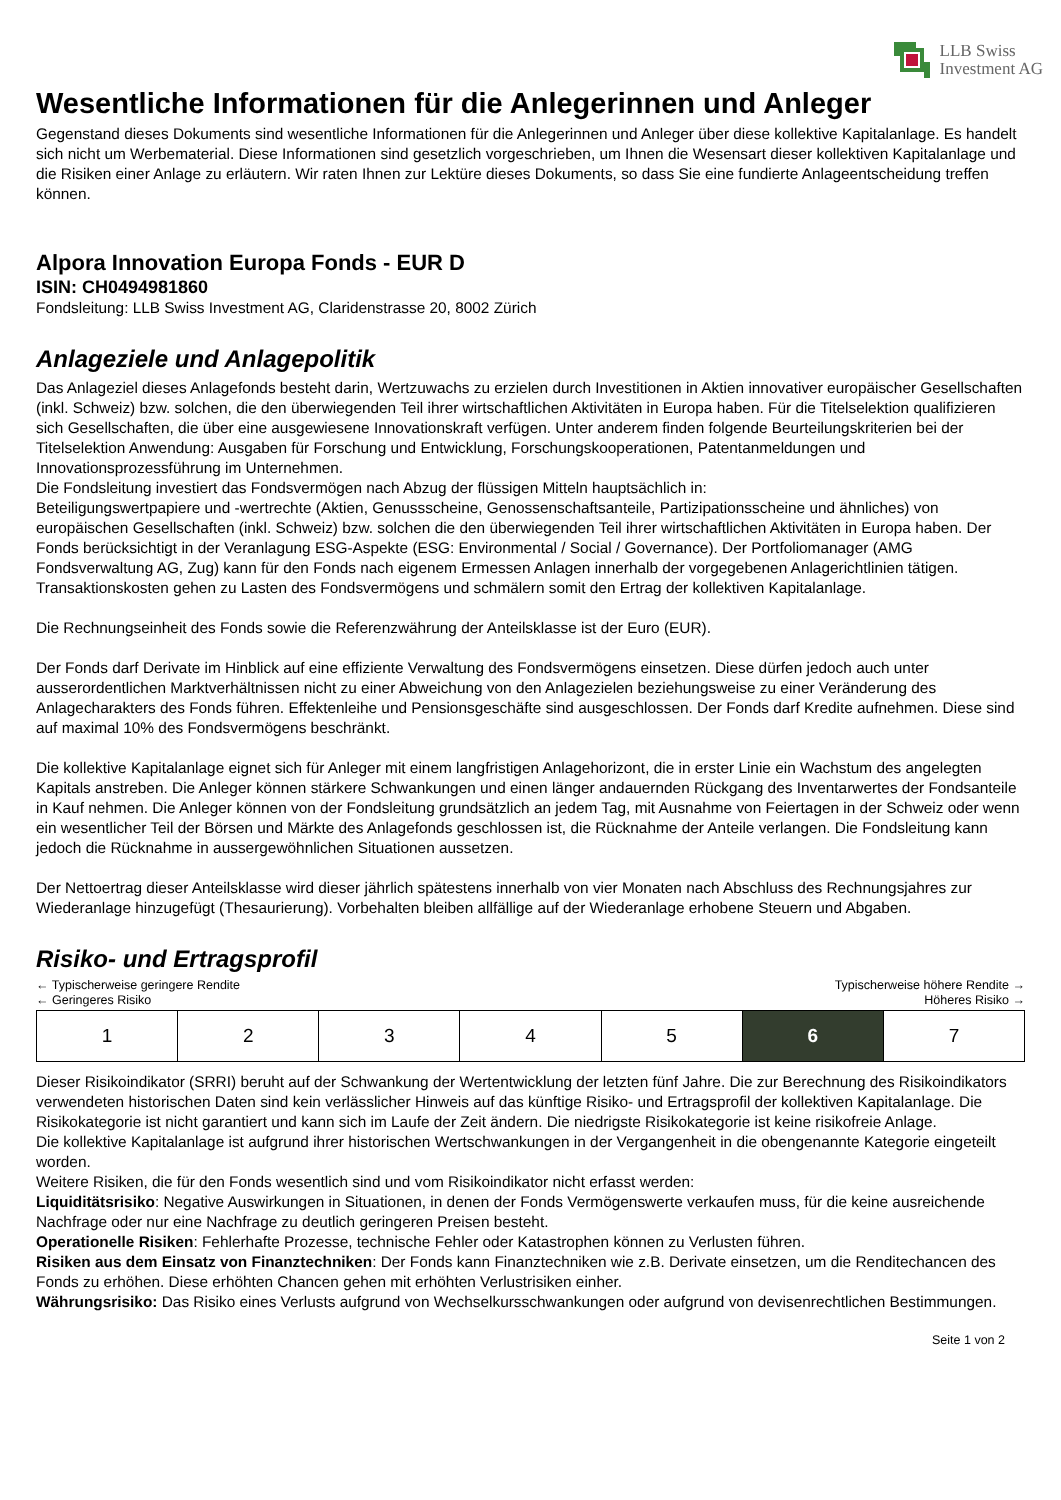LLB Swiss
Investment AG
Wesentliche Informationen für die Anlegerinnen und Anleger
Gegenstand dieses Dokuments sind wesentliche Informationen für die Anlegerinnen und Anleger über diese kollektive Kapitalanlage. Es handelt sich nicht um Werbematerial. Diese Informationen sind gesetzlich vorgeschrieben, um Ihnen die Wesensart dieser kollektiven Kapitalanlage und die Risiken einer Anlage zu erläutern. Wir raten Ihnen zur Lektüre dieses Dokuments, so dass Sie eine fundierte Anlageentscheidung treffen können.
Alpora Innovation Europa Fonds - EUR D
ISIN: CH0494981860
Fondsleitung: LLB Swiss Investment AG, Claridenstrasse 20, 8002 Zürich
Anlageziele und Anlagepolitik
Das Anlageziel dieses Anlagefonds besteht darin, Wertzuwachs zu erzielen durch Investitionen in Aktien innovativer europäischer Gesellschaften (inkl. Schweiz) bzw. solchen, die den überwiegenden Teil ihrer wirtschaftlichen Aktivitäten in Europa haben. Für die Titelselektion qualifizieren sich Gesellschaften, die über eine ausgewiesene Innovationskraft verfügen. Unter anderem finden folgende Beurteilungskriterien bei der Titelselektion Anwendung: Ausgaben für Forschung und Entwicklung, Forschungskooperationen, Patentanmeldungen und Innovationsprozessführung im Unternehmen.
Die Fondsleitung investiert das Fondsvermögen nach Abzug der flüssigen Mitteln hauptsächlich in:
Beteiligungswertpapiere und -wertrechte (Aktien, Genussscheine, Genossenschaftsanteile, Partizipationsscheine und ähnliches) von europäischen Gesellschaften (inkl. Schweiz) bzw. solchen die den überwiegenden Teil ihrer wirtschaftlichen Aktivitäten in Europa haben. Der Fonds berücksichtigt in der Veranlagung ESG-Aspekte (ESG: Environmental / Social / Governance). Der Portfoliomanager (AMG Fondsverwaltung AG, Zug) kann für den Fonds nach eigenem Ermessen Anlagen innerhalb der vorgegebenen Anlagerichtlinien tätigen. Transaktionskosten gehen zu Lasten des Fondsvermögens und schmälern somit den Ertrag der kollektiven Kapitalanlage.
Die Rechnungseinheit des Fonds sowie die Referenzwährung der Anteilsklasse ist der Euro (EUR).
Der Fonds darf Derivate im Hinblick auf eine effiziente Verwaltung des Fondsvermögens einsetzen. Diese dürfen jedoch auch unter ausserordentlichen Marktverhältnissen nicht zu einer Abweichung von den Anlagezielen beziehungsweise zu einer Veränderung des Anlagecharakters des Fonds führen. Effektenleihe und Pensionsgeschäfte sind ausgeschlossen. Der Fonds darf Kredite aufnehmen. Diese sind auf maximal 10% des Fondsvermögens beschränkt.
Die kollektive Kapitalanlage eignet sich für Anleger mit einem langfristigen Anlagehorizont, die in erster Linie ein Wachstum des angelegten Kapitals anstreben. Die Anleger können stärkere Schwankungen und einen länger andauernden Rückgang des Inventarwertes der Fondsanteile in Kauf nehmen. Die Anleger können von der Fondsleitung grundsätzlich an jedem Tag, mit Ausnahme von Feiertagen in der Schweiz oder wenn ein wesentlicher Teil der Börsen und Märkte des Anlagefonds geschlossen ist, die Rücknahme der Anteile verlangen. Die Fondsleitung kann jedoch die Rücknahme in aussergewöhnlichen Situationen aussetzen.
Der Nettoertrag dieser Anteilsklasse wird dieser jährlich spätestens innerhalb von vier Monaten nach Abschluss des Rechnungsjahres zur Wiederanlage hinzugefügt (Thesaurierung). Vorbehalten bleiben allfällige auf der Wiederanlage erhobene Steuern und Abgaben.
Risiko- und Ertragsprofil
← Typischerweise geringere Rendite Typischerweise höhere Rendite →
← Geringeres Risiko Höheres Risiko →
| 1 | 2 | 3 | 4 | 5 | 6 | 7 |
Dieser Risikoindikator (SRRI) beruht auf der Schwankung der Wertentwicklung der letzten fünf Jahre. Die zur Berechnung des Risikoindikators verwendeten historischen Daten sind kein verlässlicher Hinweis auf das künftige Risiko- und Ertragsprofil der kollektiven Kapitalanlage. Die Risikokategorie ist nicht garantiert und kann sich im Laufe der Zeit ändern. Die niedrigste Risikokategorie ist keine risikofreie Anlage.
Die kollektive Kapitalanlage ist aufgrund ihrer historischen Wertschwankungen in der Vergangenheit in die obengenannte Kategorie eingeteilt worden.
Weitere Risiken, die für den Fonds wesentlich sind und vom Risikoindikator nicht erfasst werden:
Liquiditätsrisiko: Negative Auswirkungen in Situationen, in denen der Fonds Vermögenswerte verkaufen muss, für die keine ausreichende Nachfrage oder nur eine Nachfrage zu deutlich geringeren Preisen besteht.
Operationelle Risiken: Fehlerhafte Prozesse, technische Fehler oder Katastrophen können zu Verlusten führen.
Risiken aus dem Einsatz von Finanztechniken: Der Fonds kann Finanztechniken wie z.B. Derivate einsetzen, um die Renditechancen des Fonds zu erhöhen. Diese erhöhten Chancen gehen mit erhöhten Verlustrisiken einher.
Währungsrisiko: Das Risiko eines Verlusts aufgrund von Wechselkursschwankungen oder aufgrund von devisenrechtlichen Bestimmungen.
Seite 1 von 2